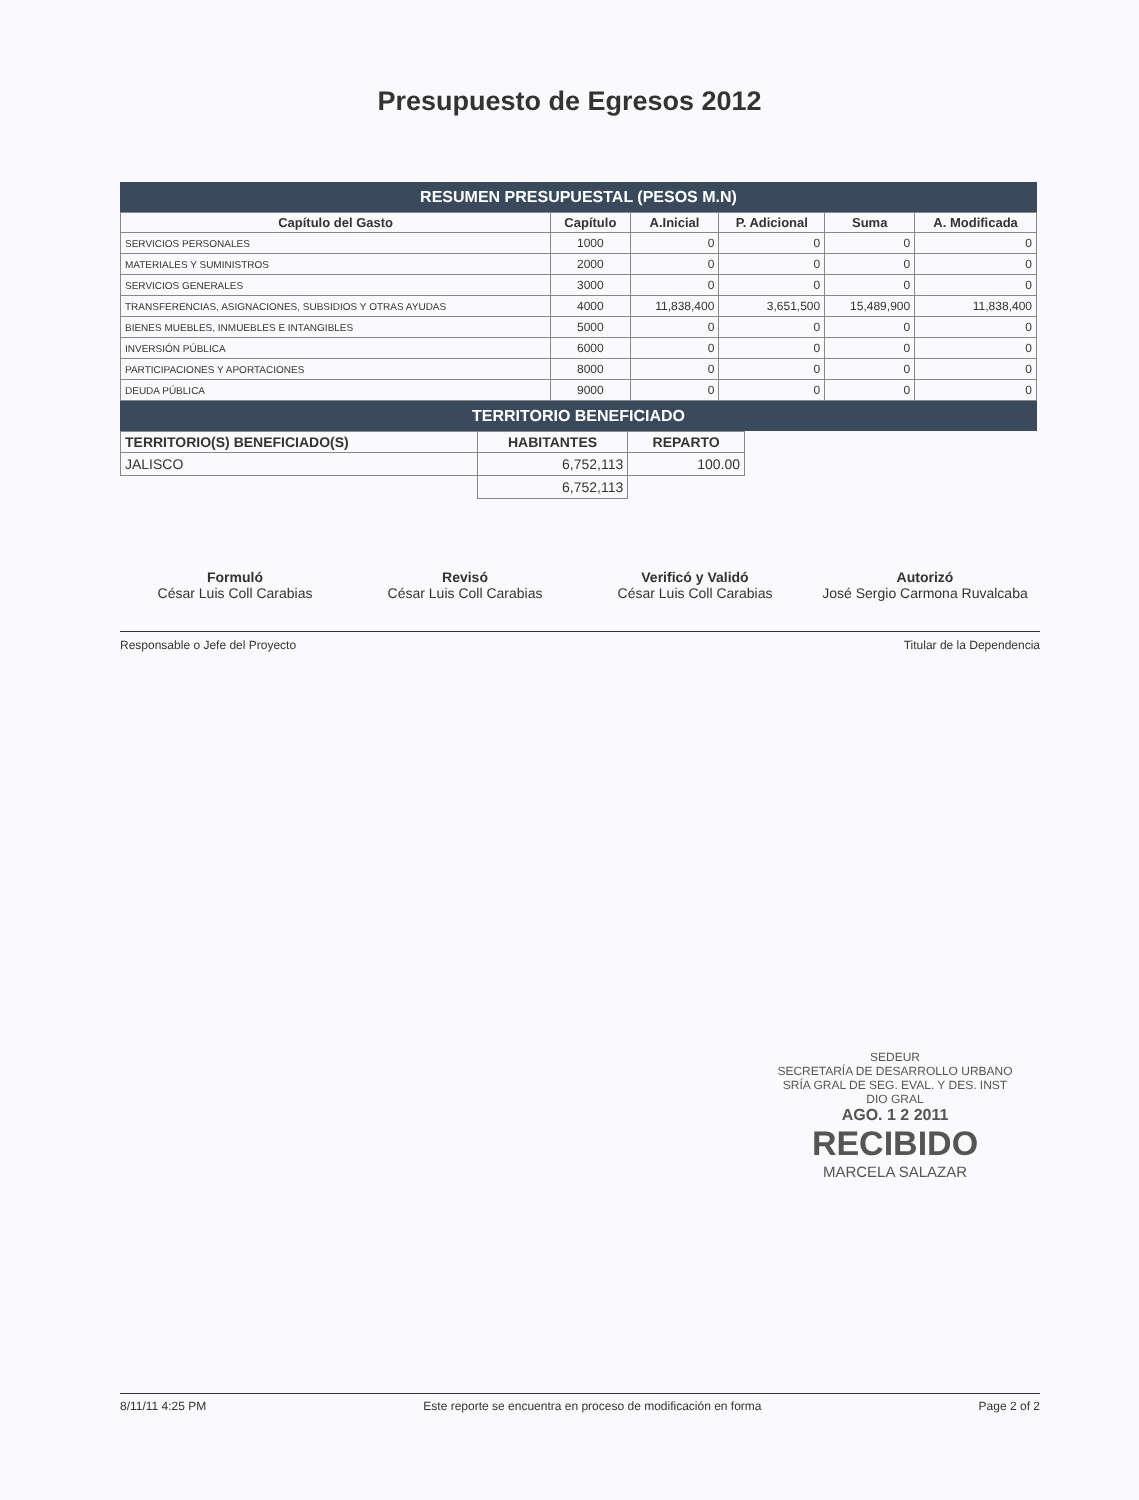Presupuesto de Egresos 2012
RESUMEN PRESUPUESTAL (PESOS M.N)
| Capítulo del Gasto | Capítulo | A.Inicial | P. Adicional | Suma | A. Modificada |
| --- | --- | --- | --- | --- | --- |
| SERVICIOS PERSONALES | 1000 | 0 | 0 | 0 | 0 |
| MATERIALES Y SUMINISTROS | 2000 | 0 | 0 | 0 | 0 |
| SERVICIOS GENERALES | 3000 | 0 | 0 | 0 | 0 |
| TRANSFERENCIAS, ASIGNACIONES, SUBSIDIOS Y OTRAS AYUDAS | 4000 | 11,838,400 | 3,651,500 | 15,489,900 | 11,838,400 |
| BIENES MUEBLES, INMUEBLES E INTANGIBLES | 5000 | 0 | 0 | 0 | 0 |
| INVERSIÓN PÚBLICA | 6000 | 0 | 0 | 0 | 0 |
| PARTICIPACIONES Y APORTACIONES | 8000 | 0 | 0 | 0 | 0 |
| DEUDA PÚBLICA | 9000 | 0 | 0 | 0 | 0 |
TERRITORIO BENEFICIADO
| TERRITORIO(S) BENEFICIADO(S) | HABITANTES | REPARTO |
| --- | --- | --- |
| JALISCO | 6,752,113 | 100.00 |
| | 6,752,113 | |
Formuló
César Luis Coll Carabias
Revisó
César Luis Coll Carabias
Verificó y Validó
César Luis Coll Carabias
Autorizó
José Sergio Carmona Ruvalcaba
Responsable o Jefe del Proyecto Titular de la Dependencia
SEDEUR
SECRETARÍA DE DESARROLLO URBANO
SRÍA GRAL DE SEG. EVAL. Y DES. INST
DIO GRAL
AGO. 1 2 2011
RECIBIDO
MARCELA SALAZAR
8/11/11 4:25 PM Este reporte se encuentra en proceso de modificación en forma Page 2 of 2